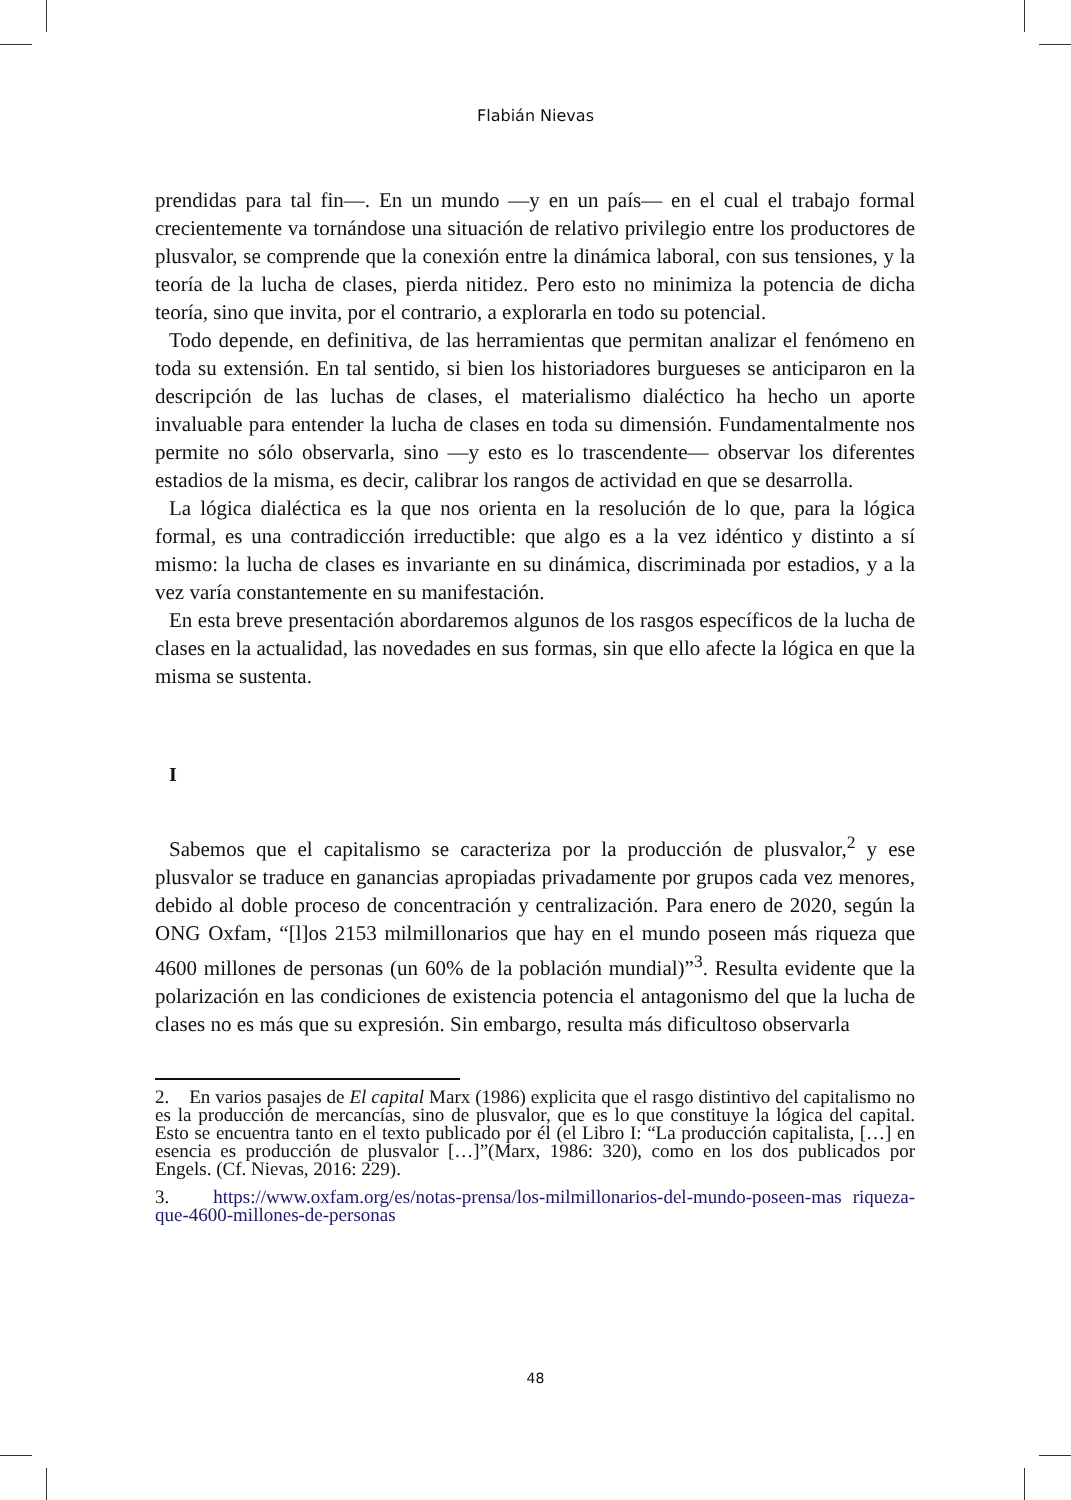Flabián Nievas
prendidas para tal fin—. En un mundo —y en un país— en el cual el trabajo formal crecientemente va tornándose una situación de relativo privilegio entre los productores de plusvalor, se comprende que la conexión entre la dinámica laboral, con sus tensiones, y la teoría de la lucha de clases, pierda nitidez. Pero esto no minimiza la potencia de dicha teoría, sino que invita, por el contrario, a explorarla en todo su potencial.
Todo depende, en definitiva, de las herramientas que permitan analizar el fenómeno en toda su extensión. En tal sentido, si bien los historiadores burgueses se anticiparon en la descripción de las luchas de clases, el materialismo dialéctico ha hecho un aporte invaluable para entender la lucha de clases en toda su dimensión. Fundamentalmente nos permite no sólo observarla, sino —y esto es lo trascendente— observar los diferentes estadios de la misma, es decir, calibrar los rangos de actividad en que se desarrolla.
La lógica dialéctica es la que nos orienta en la resolución de lo que, para la lógica formal, es una contradicción irreductible: que algo es a la vez idéntico y distinto a sí mismo: la lucha de clases es invariante en su dinámica, discriminada por estadios, y a la vez varía constantemente en su manifestación.
En esta breve presentación abordaremos algunos de los rasgos específicos de la lucha de clases en la actualidad, las novedades en sus formas, sin que ello afecte la lógica en que la misma se sustenta.
I
Sabemos que el capitalismo se caracteriza por la producción de plusvalor,<sup>2</sup> y ese plusvalor se traduce en ganancias apropiadas privadamente por grupos cada vez menores, debido al doble proceso de concentración y centralización. Para enero de 2020, según la ONG Oxfam, “[l]os 2153 milmillonarios que hay en el mundo poseen más riqueza que 4600 millones de personas (un 60% de la población mundial)”<sup>3</sup>. Resulta evidente que la polarización en las condiciones de existencia potencia el antagonismo del que la lucha de clases no es más que su expresión. Sin embargo, resulta más dificultoso observarla
2. En varios pasajes de El capital Marx (1986) explicita que el rasgo distintivo del capitalismo no es la producción de mercancías, sino de plusvalor, que es lo que constituye la lógica del capital. Esto se encuentra tanto en el texto publicado por él (el Libro I: “La producción capitalista, […] en esencia es producción de plusvalor […]”(Marx, 1986: 320), como en los dos publicados por Engels. (Cf. Nievas, 2016: 229).
3. https://www.oxfam.org/es/notas-prensa/los-milmillonarios-del-mundo-poseen-mas riqueza-que-4600-millones-de-personas
48